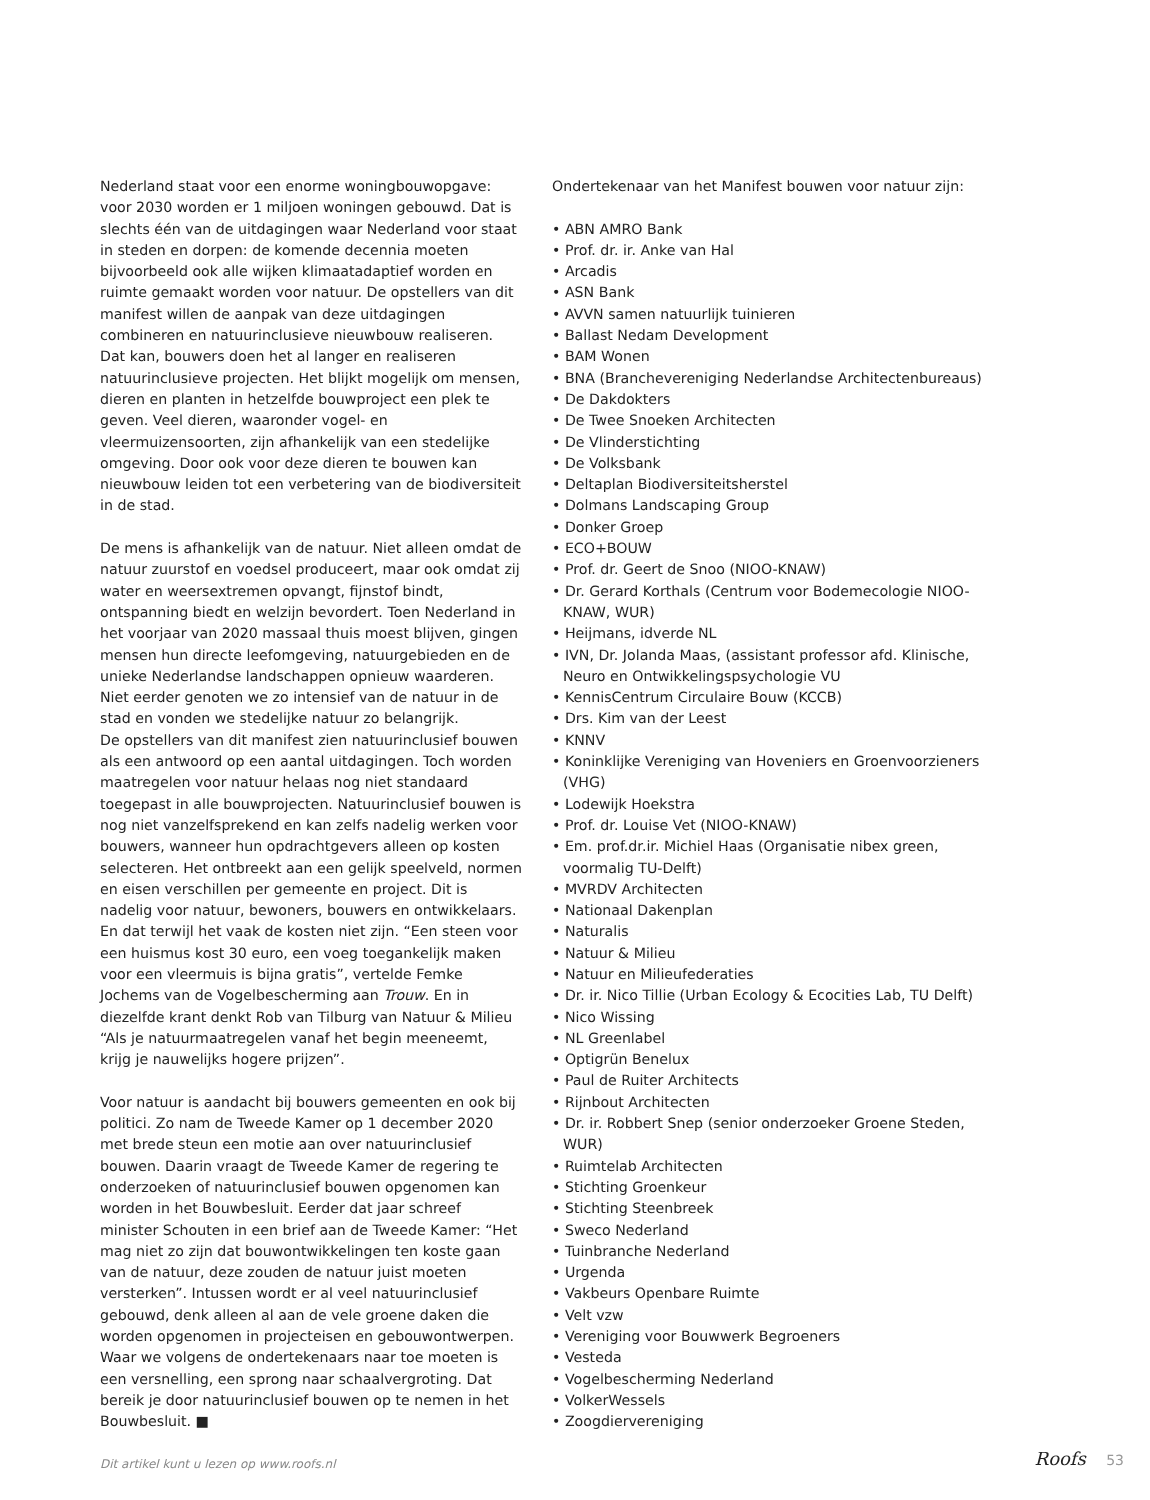Nederland staat voor een enorme woningbouwopgave: voor 2030 worden er 1 miljoen woningen gebouwd. Dat is slechts één van de uitdagingen waar Nederland voor staat in steden en dorpen: de komende decennia moeten bijvoorbeeld ook alle wijken klimaatadaptief worden en ruimte gemaakt worden voor natuur. De opstellers van dit manifest willen de aanpak van deze uitdagingen combineren en natuurinclusieve nieuwbouw realiseren. Dat kan, bouwers doen het al langer en realiseren natuurinclusieve projecten. Het blijkt mogelijk om mensen, dieren en planten in hetzelfde bouwproject een plek te geven. Veel dieren, waaronder vogel- en vleermuizensoorten, zijn afhankelijk van een stedelijke omgeving. Door ook voor deze dieren te bouwen kan nieuwbouw leiden tot een verbetering van de biodiversiteit in de stad.
De mens is afhankelijk van de natuur. Niet alleen omdat de natuur zuurstof en voedsel produceert, maar ook omdat zij water en weersextremen opvangt, fijnstof bindt, ontspanning biedt en welzijn bevordert. Toen Nederland in het voorjaar van 2020 massaal thuis moest blijven, gingen mensen hun directe leefomgeving, natuurgebieden en de unieke Nederlandse landschappen opnieuw waarderen. Niet eerder genoten we zo intensief van de natuur in de stad en vonden we stedelijke natuur zo belangrijk.
De opstellers van dit manifest zien natuurinclusief bouwen als een antwoord op een aantal uitdagingen. Toch worden maatregelen voor natuur helaas nog niet standaard toegepast in alle bouwprojecten. Natuurinclusief bouwen is nog niet vanzelfsprekend en kan zelfs nadelig werken voor bouwers, wanneer hun opdrachtgevers alleen op kosten selecteren. Het ontbreekt aan een gelijk speelveld, normen en eisen verschillen per gemeente en project. Dit is nadelig voor natuur, bewoners, bouwers en ontwikkelaars. En dat terwijl het vaak de kosten niet zijn. “Een steen voor een huismus kost 30 euro, een voeg toegankelijk maken voor een vleermuis is bijna gratis”, vertelde Femke Jochems van de Vogelbescherming aan Trouw. En in diezelfde krant denkt Rob van Tilburg van Natuur & Milieu “Als je natuurmaatregelen vanaf het begin meeneemt, krijg je nauwelijks hogere prijzen”.
Voor natuur is aandacht bij bouwers gemeenten en ook bij politici. Zo nam de Tweede Kamer op 1 december 2020 met brede steun een motie aan over natuurinclusief bouwen. Daarin vraagt de Tweede Kamer de regering te onderzoeken of natuurinclusief bouwen opgenomen kan worden in het Bouwbesluit. Eerder dat jaar schreef minister Schouten in een brief aan de Tweede Kamer: “Het mag niet zo zijn dat bouwontwikkelingen ten koste gaan van de natuur, deze zouden de natuur juist moeten versterken”. Intussen wordt er al veel natuurinclusief gebouwd, denk alleen al aan de vele groene daken die worden opgenomen in projecteisen en gebouwontwerpen. Waar we volgens de ondertekenaars naar toe moeten is een versnelling, een sprong naar schaalvergroting. Dat bereik je door natuurinclusief bouwen op te nemen in het Bouwbesluit. ■
Dit artikel kunt u lezen op www.roofs.nl
Ondertekenaar van het Manifest bouwen voor natuur zijn:
• ABN AMRO Bank
• Prof. dr. ir. Anke van Hal
• Arcadis
• ASN Bank
• AVVN samen natuurlijk tuinieren
• Ballast Nedam Development
• BAM Wonen
• BNA (Branchevereniging Nederlandse Architectenbureaus)
• De Dakdokters
• De Twee Snoeken Architecten
• De Vlinderstichting
• De Volksbank
• Deltaplan Biodiversiteitsherstel
• Dolmans Landscaping Group
• Donker Groep
• ECO+BOUW
• Prof. dr. Geert de Snoo (NIOO-KNAW)
• Dr. Gerard Korthals (Centrum voor Bodemecologie NIOO-KNAW, WUR)
• Heijmans, idverde NL
• IVN, Dr. Jolanda Maas, (assistant professor afd. Klinische, Neuro en Ontwikkelingspsychologie VU
• KennisCentrum Circulaire Bouw (KCCB)
• Drs. Kim van der Leest
• KNNV
• Koninklijke Vereniging van Hoveniers en Groenvoorzieners (VHG)
• Lodewijk Hoekstra
• Prof. dr. Louise Vet (NIOO-KNAW)
• Em. prof.dr.ir. Michiel Haas (Organisatie nibex green, voormalig TU-Delft)
• MVRDV Architecten
• Nationaal Dakenplan
• Naturalis
• Natuur & Milieu
• Natuur en Milieufederaties
• Dr. ir. Nico Tillie (Urban Ecology & Ecocities Lab, TU Delft)
• Nico Wissing
• NL Greenlabel
• Optigrün Benelux
• Paul de Ruiter Architects
• Rijnbout Architecten
• Dr. ir. Robbert Snep (senior onderzoeker Groene Steden, WUR)
• Ruimtelab Architecten
• Stichting Groenkeur
• Stichting Steenbreek
• Sweco Nederland
• Tuinbranche Nederland
• Urgenda
• Vakbeurs Openbare Ruimte
• Velt vzw
• Vereniging voor Bouwwerk Begroeners
• Vesteda
• Vogelbescherming Nederland
• VolkerWessels
• Zoogdiervereniging
Roofs 53